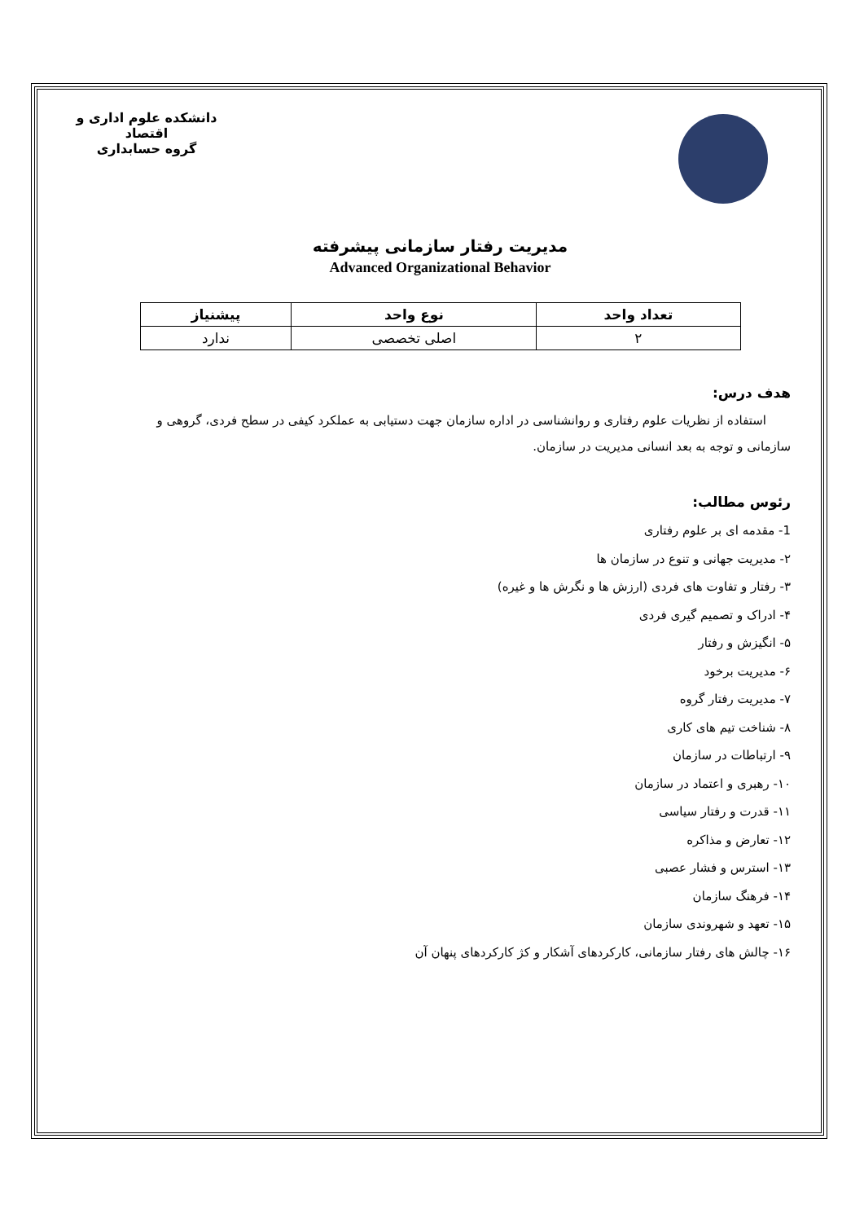دانشکده علوم اداری و اقتصاد
گروه حسابداری
مدیریت رفتار سازمانی پیشرفته
Advanced Organizational Behavior
| تعداد واحد | نوع واحد | پیشنیاز |
| --- | --- | --- |
| ۲ | اصلی تخصصی | ندارد |
هدف درس:
استفاده از نظریات علوم رفتاری و روانشناسی در اداره سازمان جهت دستیابی به عملکرد کیفی در سطح فردی، گروهی و سازمانی و توجه به بعد انسانی مدیریت در سازمان.
رئوس مطالب:
1- مقدمه ای بر علوم رفتاری
۲- مدیریت جهانی و تنوع در سازمان ها
۳- رفتار و تفاوت های فردی (ارزش ها و نگرش ها و غیره)
۴- ادراک و تصمیم گیری فردی
۵- انگیزش و رفتار
۶- مدیریت برخود
۷- مدیریت رفتار گروه
۸- شناخت تیم های کاری
۹- ارتباطات در سازمان
۱۰- رهبری و اعتماد در سازمان
۱۱- قدرت و رفتار سیاسی
۱۲- تعارض و مذاکره
۱۳- استرس و فشار عصبی
۱۴- فرهنگ سازمان
۱۵- تعهد و شهروندی سازمان
۱۶- چالش های رفتار سازمانی، کارکردهای آشکار و کژ کارکردهای پنهان آن